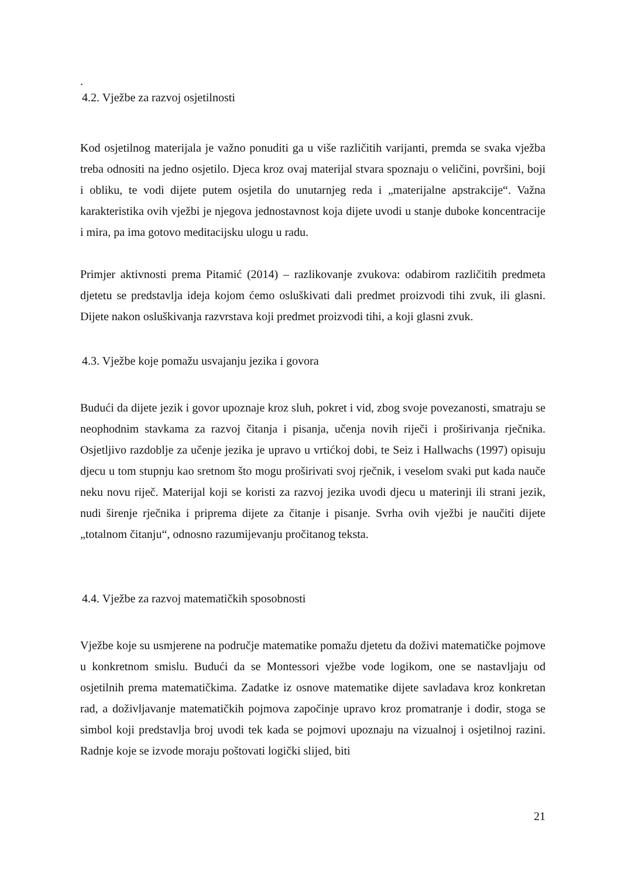.
4.2. Vježbe za razvoj osjetilnosti
Kod osjetilnog materijala je važno ponuditi ga u više različitih varijanti, premda se svaka vježba treba odnositi na jedno osjetilo. Djeca kroz ovaj materijal stvara spoznaju o veličini, površini, boji i obliku, te vodi dijete putem osjetila do unutarnjeg reda i „materijalne apstrakcije“. Važna karakteristika ovih vježbi je njegova jednostavnost koja dijete uvodi u stanje duboke koncentracije i mira, pa ima gotovo meditacijsku ulogu u radu.
Primjer aktivnosti prema Pitamić (2014) – razlikovanje zvukova: odabirom različitih predmeta djetetu se predstavlja ideja kojom ćemo osluškivati dali predmet proizvodi tihi zvuk, ili glasni. Dijete nakon osluškivanja razvrstava koji predmet proizvodi tihi, a koji glasni zvuk.
4.3. Vježbe koje pomažu usvajanju jezika i govora
Budući da dijete jezik i govor upoznaje kroz sluh, pokret i vid, zbog svoje povezanosti, smatraju se neophodnim stavkama za razvoj čitanja i pisanja, učenja novih riječi i proširivanja rječnika. Osjetljivo razdoblje za učenje jezika je upravo u vrtićkoj dobi, te Seiz i Hallwachs (1997) opisuju djecu u tom stupnju kao sretnom što mogu proširivati svoj rječnik, i veselom svaki put kada nauče neku novu riječ. Materijal koji se koristi za razvoj jezika uvodi djecu u materinji ili strani jezik, nudi širenje rječnika i priprema dijete za čitanje i pisanje. Svrha ovih vježbi je naučiti dijete „totalnom čitanju“, odnosno razumijevanju pročitanog teksta.
4.4. Vježbe za razvoj matematičkih sposobnosti
Vježbe koje su usmjerene na područje matematike pomažu djetetu da doživi matematičke pojmove u konkretnom smislu. Budući da se Montessori vježbe vode logikom, one se nastavljaju od osjetilnih prema matematičkima. Zadatke iz osnove matematike dijete savladava kroz konkretan rad, a doživljavanje matematičkih pojmova započinje upravo kroz promatranje i dodir, stoga se simbol koji predstavlja broj uvodi tek kada se pojmovi upoznaju na vizualnoj i osjetilnoj razini. Radnje koje se izvode moraju poštovati logički slijed, biti
21